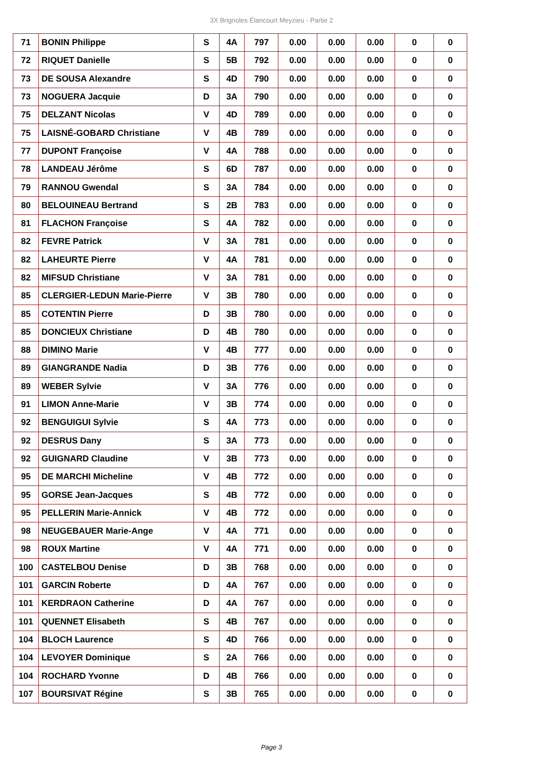3X Brignoles Élancourt Meyzieu - Partie 2
| 71 | BONIN Philippe | S | 4A | 797 | 0.00 | 0.00 | 0.00 | 0 | 0 |
| 72 | RIQUET Danielle | S | 5B | 792 | 0.00 | 0.00 | 0.00 | 0 | 0 |
| 73 | DE SOUSA Alexandre | S | 4D | 790 | 0.00 | 0.00 | 0.00 | 0 | 0 |
| 73 | NOGUERA Jacquie | D | 3A | 790 | 0.00 | 0.00 | 0.00 | 0 | 0 |
| 75 | DELZANT Nicolas | V | 4D | 789 | 0.00 | 0.00 | 0.00 | 0 | 0 |
| 75 | LAISNÉ-GOBARD Christiane | V | 4B | 789 | 0.00 | 0.00 | 0.00 | 0 | 0 |
| 77 | DUPONT Françoise | V | 4A | 788 | 0.00 | 0.00 | 0.00 | 0 | 0 |
| 78 | LANDEAU Jérôme | S | 6D | 787 | 0.00 | 0.00 | 0.00 | 0 | 0 |
| 79 | RANNOU Gwendal | S | 3A | 784 | 0.00 | 0.00 | 0.00 | 0 | 0 |
| 80 | BELOUINEAU Bertrand | S | 2B | 783 | 0.00 | 0.00 | 0.00 | 0 | 0 |
| 81 | FLACHON Françoise | S | 4A | 782 | 0.00 | 0.00 | 0.00 | 0 | 0 |
| 82 | FEVRE Patrick | V | 3A | 781 | 0.00 | 0.00 | 0.00 | 0 | 0 |
| 82 | LAHEURTE Pierre | V | 4A | 781 | 0.00 | 0.00 | 0.00 | 0 | 0 |
| 82 | MIFSUD Christiane | V | 3A | 781 | 0.00 | 0.00 | 0.00 | 0 | 0 |
| 85 | CLERGIER-LEDUN Marie-Pierre | V | 3B | 780 | 0.00 | 0.00 | 0.00 | 0 | 0 |
| 85 | COTENTIN Pierre | D | 3B | 780 | 0.00 | 0.00 | 0.00 | 0 | 0 |
| 85 | DONCIEUX Christiane | D | 4B | 780 | 0.00 | 0.00 | 0.00 | 0 | 0 |
| 88 | DIMINO Marie | V | 4B | 777 | 0.00 | 0.00 | 0.00 | 0 | 0 |
| 89 | GIANGRANDE Nadia | D | 3B | 776 | 0.00 | 0.00 | 0.00 | 0 | 0 |
| 89 | WEBER Sylvie | V | 3A | 776 | 0.00 | 0.00 | 0.00 | 0 | 0 |
| 91 | LIMON Anne-Marie | V | 3B | 774 | 0.00 | 0.00 | 0.00 | 0 | 0 |
| 92 | BENGUIGUI Sylvie | S | 4A | 773 | 0.00 | 0.00 | 0.00 | 0 | 0 |
| 92 | DESRUS Dany | S | 3A | 773 | 0.00 | 0.00 | 0.00 | 0 | 0 |
| 92 | GUIGNARD Claudine | V | 3B | 773 | 0.00 | 0.00 | 0.00 | 0 | 0 |
| 95 | DE MARCHI Micheline | V | 4B | 772 | 0.00 | 0.00 | 0.00 | 0 | 0 |
| 95 | GORSE Jean-Jacques | S | 4B | 772 | 0.00 | 0.00 | 0.00 | 0 | 0 |
| 95 | PELLERIN Marie-Annick | V | 4B | 772 | 0.00 | 0.00 | 0.00 | 0 | 0 |
| 98 | NEUGEBAUER Marie-Ange | V | 4A | 771 | 0.00 | 0.00 | 0.00 | 0 | 0 |
| 98 | ROUX Martine | V | 4A | 771 | 0.00 | 0.00 | 0.00 | 0 | 0 |
| 100 | CASTELBOU Denise | D | 3B | 768 | 0.00 | 0.00 | 0.00 | 0 | 0 |
| 101 | GARCIN Roberte | D | 4A | 767 | 0.00 | 0.00 | 0.00 | 0 | 0 |
| 101 | KERDRAON Catherine | D | 4A | 767 | 0.00 | 0.00 | 0.00 | 0 | 0 |
| 101 | QUENNET Elisabeth | S | 4B | 767 | 0.00 | 0.00 | 0.00 | 0 | 0 |
| 104 | BLOCH Laurence | S | 4D | 766 | 0.00 | 0.00 | 0.00 | 0 | 0 |
| 104 | LEVOYER Dominique | S | 2A | 766 | 0.00 | 0.00 | 0.00 | 0 | 0 |
| 104 | ROCHARD Yvonne | D | 4B | 766 | 0.00 | 0.00 | 0.00 | 0 | 0 |
| 107 | BOURSIVAT Régine | S | 3B | 765 | 0.00 | 0.00 | 0.00 | 0 | 0 |
Page 3